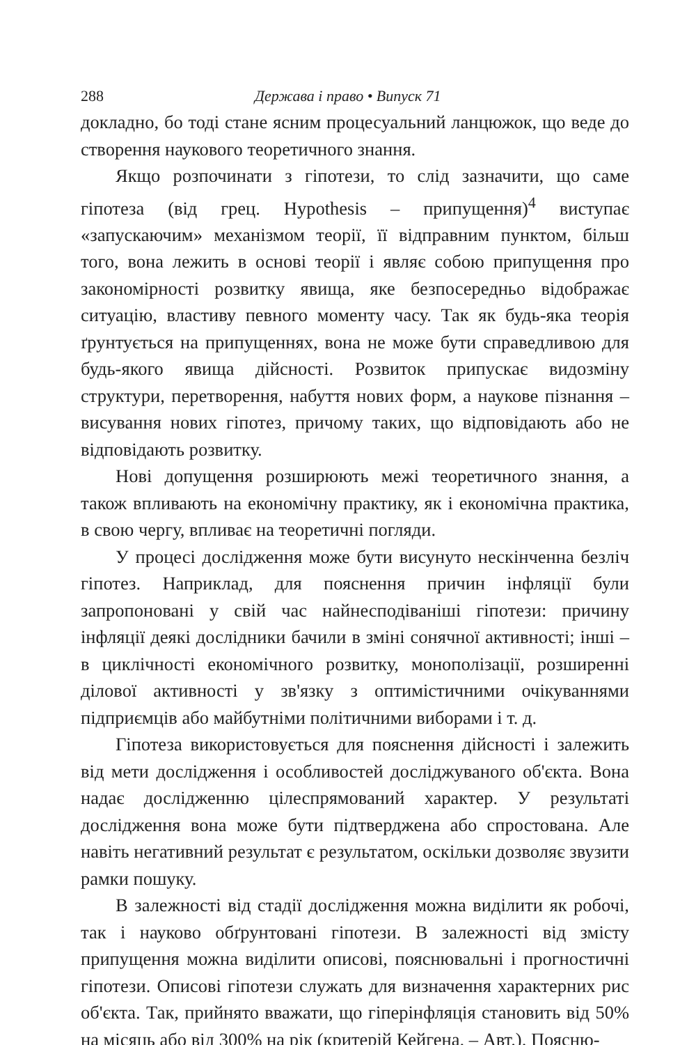288 Держава і право • Випуск 71
докладно, бо тоді стане ясним процесуальний ланцюжок, що веде до створення наукового теоретичного знання.
Якщо розпочинати з гіпотези, то слід зазначити, що саме гіпотеза (від грец. Hypothesis – припущення)<sup>4</sup> виступає «запускаючим» механізмом теорії, її відправним пунктом, більш того, вона лежить в основі теорії і являє собою припущення про закономірності розвитку явища, яке безпосередньо відображає ситуацію, властиву певного моменту часу. Так як будь-яка теорія ґрунтується на припущеннях, вона не може бути справедливою для будь-якого явища дійсності. Розвиток припускає видозміну структури, перетворення, набуття нових форм, а наукове пізнання – висування нових гіпотез, причому таких, що відповідають або не відповідають розвитку.
Нові допущення розширюють межі теоретичного знання, а також впливають на економічну практику, як і економічна практика, в свою чергу, впливає на теоретичні погляди.
У процесі дослідження може бути висунуто нескінченна безліч гіпотез. Наприклад, для пояснення причин інфляції були запропоновані у свій час найнесподіваніші гіпотези: причину інфляції деякі дослідники бачили в зміні сонячної активності; інші – в циклічності економічного розвитку, монополізації, розширенні ділової активності у зв'язку з оптимістичними очікуваннями підприємців або майбутніми політичними виборами і т. д.
Гіпотеза використовується для пояснення дійсності і залежить від мети дослідження і особливостей досліджуваного об'єкта. Вона надає дослідженню цілеспрямований характер. У результаті дослідження вона може бути підтверджена або спростована. Але навіть негативний результат є результатом, оскільки дозволяє звузити рамки пошуку.
В залежності від стадії дослідження можна виділити як робочі, так і науково обґрунтовані гіпотези. В залежності від змісту припущення можна виділити описові, пояснювальні і прогностичні гіпотези. Описові гіпотези служать для визначення характерних рис об'єкта. Так, прийнято вважати, що гіперінфляція становить від 50% на місяць або від 300% на рік (критерій Кейгена. – Авт.). Поясню-